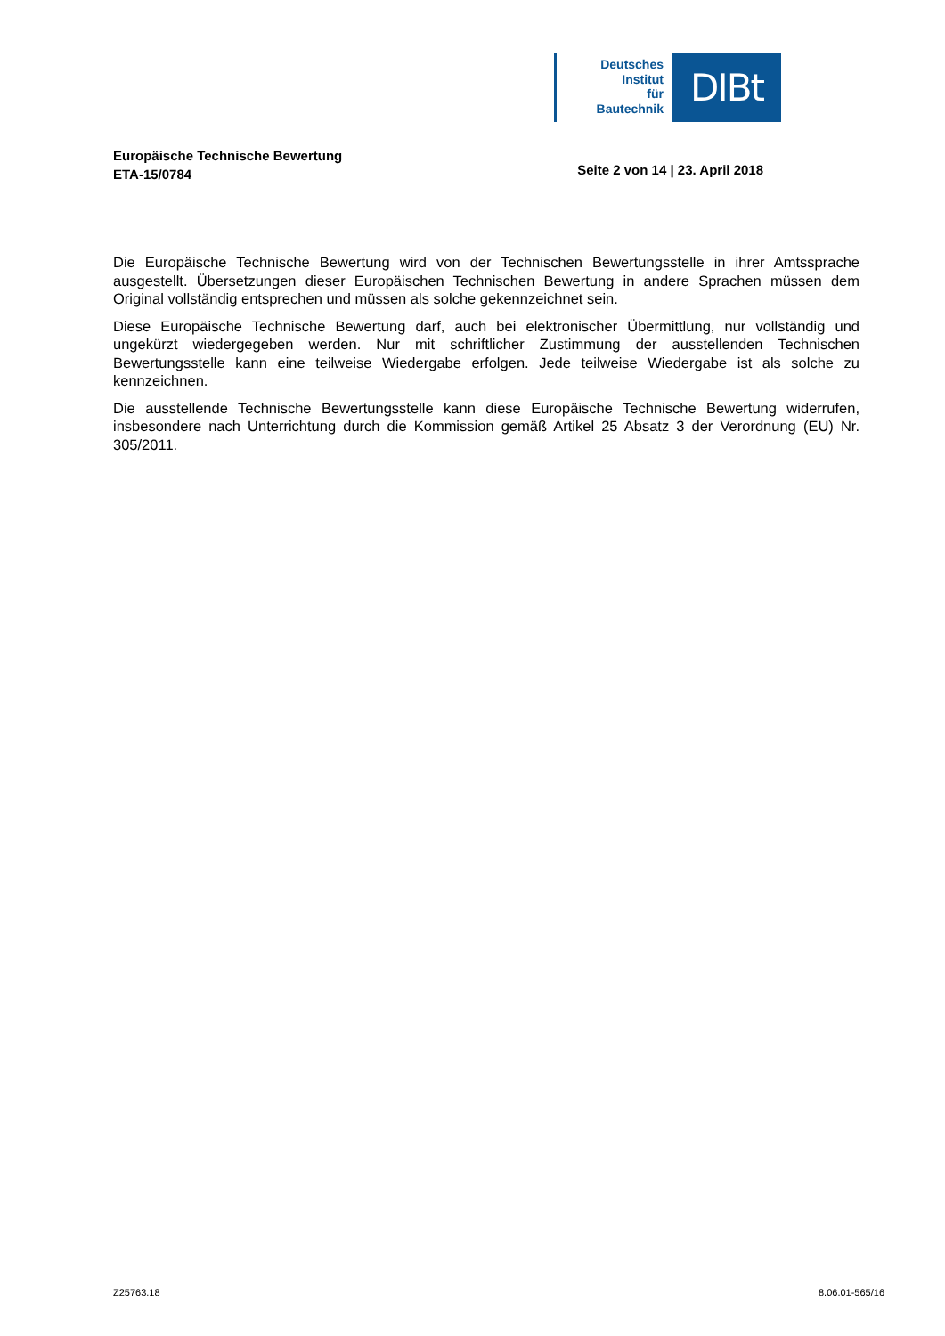Deutsches
Institut
für
Bautechnik
DIBt
Europäische Technische Bewertung
ETA-15/0784
Seite 2 von 14 | 23. April 2018
Die Europäische Technische Bewertung wird von der Technischen Bewertungsstelle in ihrer Amtssprache ausgestellt. Übersetzungen dieser Europäischen Technischen Bewertung in andere Sprachen müssen dem Original vollständig entsprechen und müssen als solche gekennzeichnet sein.
Diese Europäische Technische Bewertung darf, auch bei elektronischer Übermittlung, nur vollständig und ungekürzt wiedergegeben werden. Nur mit schriftlicher Zustimmung der ausstellenden Technischen Bewertungsstelle kann eine teilweise Wiedergabe erfolgen. Jede teilweise Wiedergabe ist als solche zu kennzeichnen.
Die ausstellende Technische Bewertungsstelle kann diese Europäische Technische Bewertung widerrufen, insbesondere nach Unterrichtung durch die Kommission gemäß Artikel 25 Absatz 3 der Verordnung (EU) Nr. 305/2011.
Z25763.18 8.06.01-565/16